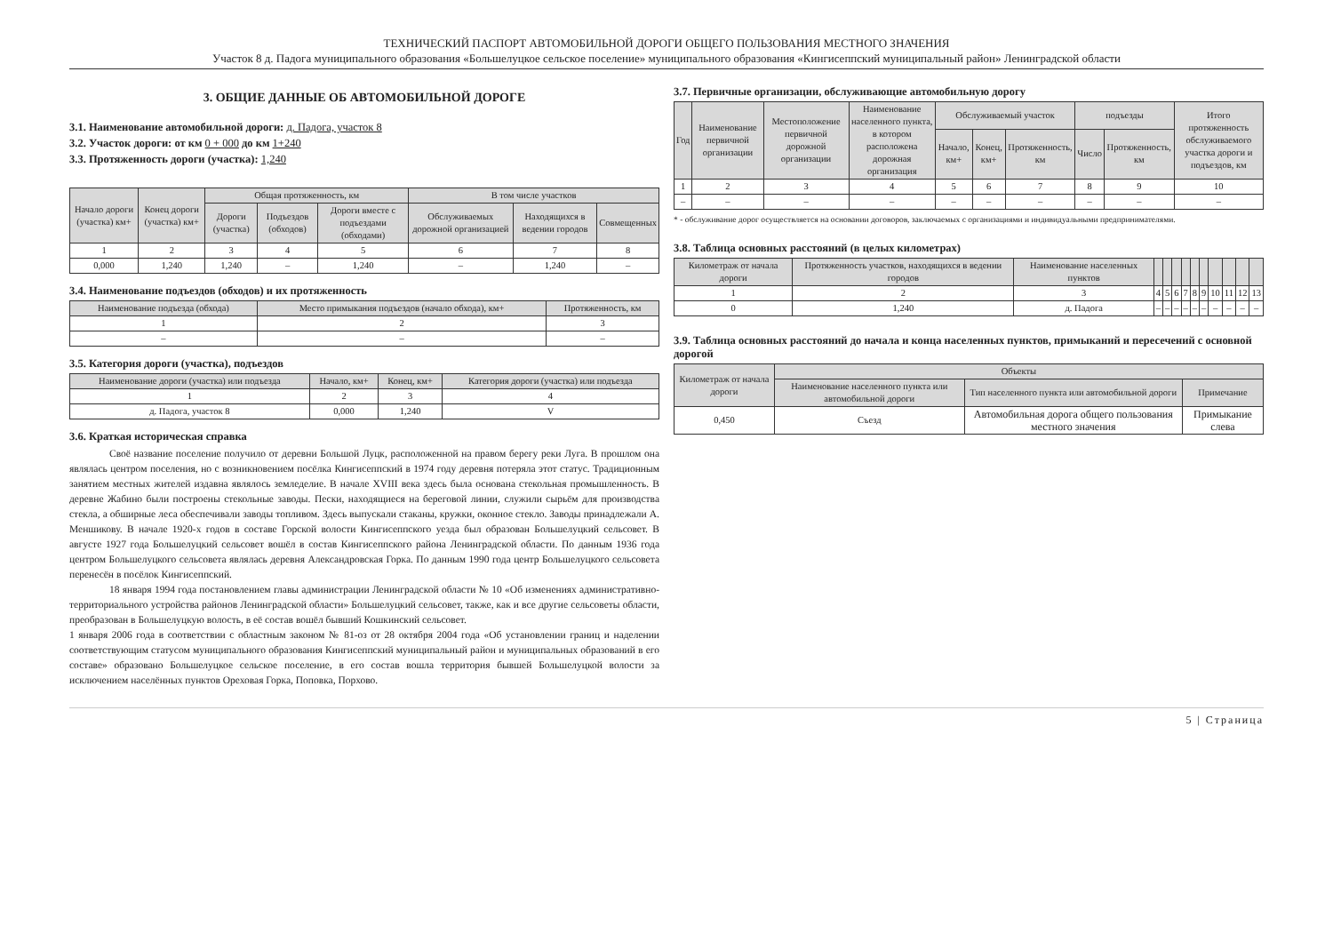ТЕХНИЧЕСКИЙ ПАСПОРТ АВТОМОБИЛЬНОЙ ДОРОГИ ОБЩЕГО ПОЛЬЗОВАНИЯ МЕСТНОГО ЗНАЧЕНИЯ
Участок 8 д. Падога муниципального образования «Большелуцкое сельское поселение» муниципального образования «Кингисеппский муниципальный район» Ленинградской области
3. ОБЩИЕ ДАННЫЕ ОБ АВТОМОБИЛЬНОЙ ДОРОГЕ
3.1. Наименование автомобильной дороги: д. Падога, участок 8
3.2. Участок дороги: от км 0 + 000 до км 1+240
3.3. Протяженность дороги (участка): 1,240
| Начало дороги (участка) км+ | Конец дороги (участка) км+ | Общая протяженность, км | | | В том числе участков | | |
| --- | --- | --- | --- | --- | --- | --- | --- |
| | | Дороги (участка) | Подъездов (обходов) | Дороги вместе с подъездами (обходами) | Обслуживаемых дорожной организацией | Находящихся в ведении городов | Совмещенных |
| 1 | 2 | 3 | 4 | 5 | 6 | 7 | 8 |
| 0,000 | 1,240 | 1,240 | – | 1,240 | – | 1,240 | – |
3.4. Наименование подъездов (обходов) и их протяженность
| Наименование подъезда (обхода) | Место примыкания подъездов (начало обхода), км+ | Протяженность, км |
| --- | --- | --- |
| 1 | 2 | 3 |
| – | – | – |
3.5. Категория дороги (участка), подъездов
| Наименование дороги (участка) или подъезда | Начало, км+ | Конец, км+ | Категория дороги (участка) или подъезда |
| --- | --- | --- | --- |
| 1 | 2 | 3 | 4 |
| д. Падога, участок 8 | 0,000 | 1,240 | V |
3.6. Краткая историческая справка
Своё название поселение получило от деревни Большой Луцк, расположенной на правом берегу реки Луга. В прошлом она являлась центром поселения, но с возникновением посёлка Кингисеппский в 1974 году деревня потеряла этот статус. Традиционным занятием местных жителей издавна являлось земледелие. В начале XVIII века здесь была основана стекольная промышленность. В деревне Жабино были построены стекольные заводы. Пески, находящиеся на береговой линии, служили сырьём для производства стекла, а обширные леса обеспечивали заводы топливом. Здесь выпускали стаканы, кружки, оконное стекло. Заводы принадлежали А. Меншикову. В начале 1920-х годов в составе Горской волости Кингисеппского уезда был образован Большелуцкий сельсовет. В августе 1927 года Большелуцкий сельсовет вошёл в состав Кингисеппского района Ленинградской области. По данным 1936 года центром Большелуцкого сельсовета являлась деревня Александровская Горка. По данным 1990 года центр Большелуцкого сельсовета перенесён в посёлок Кингисеппский.
18 января 1994 года постановлением главы администрации Ленинградской области № 10 «Об изменениях административно-территориального устройства районов Ленинградской области» Большелуцкий сельсовет, также, как и все другие сельсоветы области, преобразован в Большелуцкую волость, в её состав вошёл бывший Кошкинский сельсовет.
1 января 2006 года в соответствии с областным законом № 81-оз от 28 октября 2004 года «Об установлении границ и наделении соответствующим статусом муниципального образования Кингисеппский муниципальный район и муниципальных образований в его составе» образовано Большелуцкое сельское поселение, в его состав вошла территория бывшей Большелуцкой волости за исключением населённых пунктов Ореховая Горка, Поповка, Порхово.
3.7. Первичные организации, обслуживающие автомобильную дорогу
| Год | Наименование первичной организации | Местоположение первичной дорожной организации | Наименование населенного пункта, в котором расположена дорожная организация | Обслуживаемый участок | | | подъезды | | Итого протяженность обслуживаемого участка дороги и подъездов, км |
| --- | --- | --- | --- | --- | --- | --- | --- | --- | --- |
| | | | | Начало, км+ | Конец, км+ | Протяженность, км | Число | Протяженность, км | |
| 1 | 2 | 3 | 4 | 5 | 6 | 7 | 8 | 9 | 10 |
| – | – | – | – | – | – | – | – | – | – |
* - обслуживание дорог осуществляется на основании договоров, заключаемых с организациями и индивидуальными предпринимателями.
3.8. Таблица основных расстояний (в целых километрах)
| Километраж от начала дороги | Протяженность участков, находящихся в ведении городов | Наименование населенных пунктов | | | | | | | | | | |
| --- | --- | --- | --- | --- | --- | --- | --- | --- | --- | --- | --- | --- |
| 1 | 2 | 3 | 4 | 5 | 6 | 7 | 8 | 9 | 10 | 11 | 12 | 13 |
| 0 | 1,240 | д. Падога | – | – | – | – | – | – | – | – | – | – |
3.9. Таблица основных расстояний до начала и конца населенных пунктов, примыканий и пересечений с основной дорогой
| Километраж от начала дороги | Объекты | | |
| --- | --- | --- | --- |
| | Наименование населенного пункта или автомобильной дороги | Тип населенного пункта или автомобильной дороги | Примечание |
| 0,450 | Съезд | Автомобильная дорога общего пользования местного значения | Примыкание слева |
5 | Страница